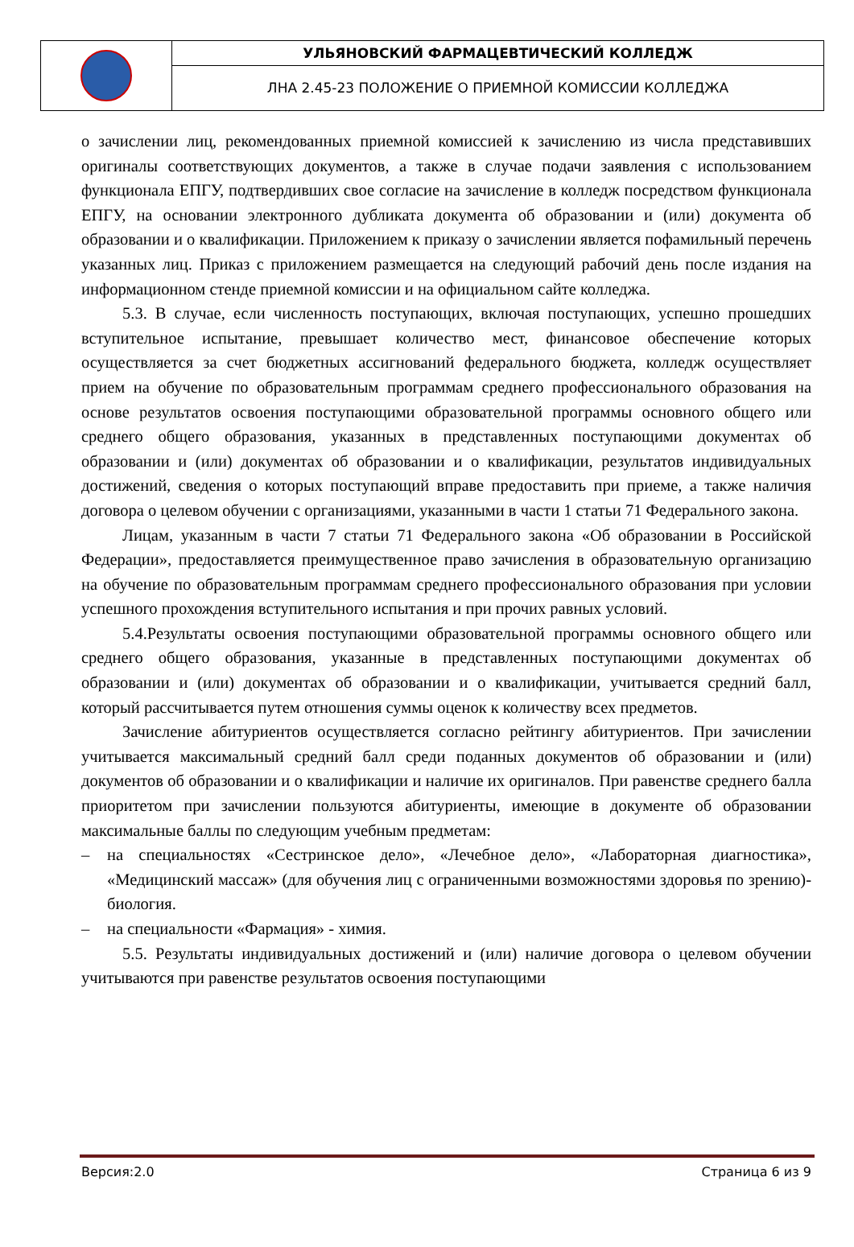УЛЬЯНОВСКИЙ ФАРМАЦЕВТИЧЕСКИЙ КОЛЛЕДЖ
ЛНА 2.45-23 ПОЛОЖЕНИЕ О ПРИЕМНОЙ КОМИССИИ КОЛЛЕДЖА
о зачислении лиц, рекомендованных приемной комиссией к зачислению из числа представивших оригиналы соответствующих документов, а также в случае подачи заявления с использованием функционала ЕПГУ, подтвердивших свое согласие на зачисление в колледж посредством функционала ЕПГУ, на основании электронного дубликата документа об образовании и (или) документа об образовании и о квалификации. Приложением к приказу о зачислении является пофамильный перечень указанных лиц. Приказ с приложением размещается на следующий рабочий день после издания на информационном стенде приемной комиссии и на официальном сайте колледжа.
5.3. В случае, если численность поступающих, включая поступающих, успешно прошедших вступительное испытание, превышает количество мест, финансовое обеспечение которых осуществляется за счет бюджетных ассигнований федерального бюджета, колледж осуществляет прием на обучение по образовательным программам среднего профессионального образования на основе результатов освоения поступающими образовательной программы основного общего или среднего общего образования, указанных в представленных поступающими документах об образовании и (или) документах об образовании и о квалификации, результатов индивидуальных достижений, сведения о которых поступающий вправе предоставить при приеме, а также наличия договора о целевом обучении с организациями, указанными в части 1 статьи 71 Федерального закона.
Лицам, указанным в части 7 статьи 71 Федерального закона «Об образовании в Российской Федерации», предоставляется преимущественное право зачисления в образовательную организацию на обучение по образовательным программам среднего профессионального образования при условии успешного прохождения вступительного испытания и при прочих равных условий.
5.4.Результаты освоения поступающими образовательной программы основного общего или среднего общего образования, указанные в представленных поступающими документах об образовании и (или) документах об образовании и о квалификации, учитывается средний балл, который рассчитывается путем отношения суммы оценок к количеству всех предметов.
Зачисление абитуриентов осуществляется согласно рейтингу абитуриентов. При зачислении учитывается максимальный средний балл среди поданных документов об образовании и (или) документов об образовании и о квалификации и наличие их оригиналов. При равенстве среднего балла приоритетом при зачислении пользуются абитуриенты, имеющие в документе об образовании максимальные баллы по следующим учебным предметам:
– на специальностях «Сестринское дело», «Лечебное дело», «Лабораторная диагностика», «Медицинский массаж» (для обучения лиц с ограниченными возможностями здоровья по зрению)- биология.
– на специальности «Фармация» - химия.
5.5. Результаты индивидуальных достижений и (или) наличие договора о целевом обучении учитываются при равенстве результатов освоения поступающими
Версия:2.0 Страница 6 из 9